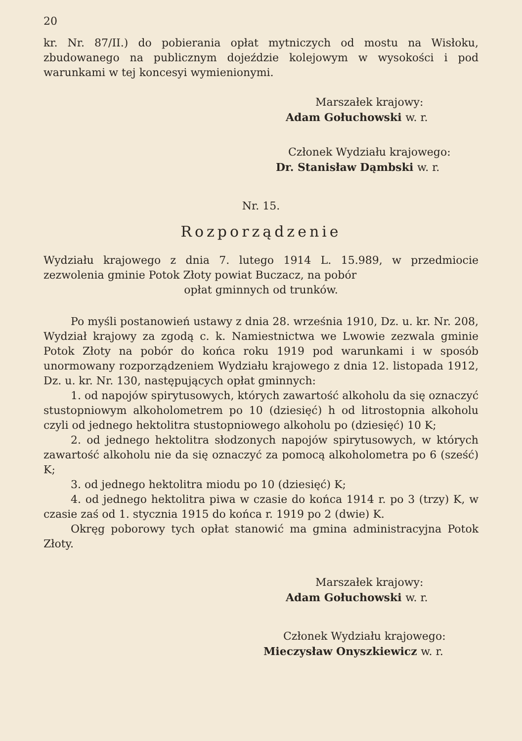20
kr. Nr. 87/II.) do pobierania opłat mytniczych od mostu na Wisłoku, zbudowanego na publicznym dojeździe kolejowym w wysokości i pod warunkami w tej koncesyi wymienionymi.
Marszałek krajowy:
Adam Gołuchowski w. r.
Członek Wydziału krajowego:
Dr. Stanisław Dąmbski w. r.
Nr. 15.
Rozporządzenie
Wydziału krajowego z dnia 7. lutego 1914 L. 15.989, w przedmiocie zezwolenia gminie Potok Złoty powiat Buczacz, na pobór
opłat gminnych od trunków.
Po myśli postanowień ustawy z dnia 28. września 1910, Dz. u. kr. Nr. 208, Wydział krajowy za zgodą c. k. Namiestnictwa we Lwowie zezwala gminie Potok Złoty na pobór do końca roku 1919 pod warunkami i w sposób unormowany rozporządzeniem Wydziału krajowego z dnia 12. listopada 1912, Dz. u. kr. Nr. 130, następujących opłat gminnych:
1. od napojów spirytusowych, których zawartość alkoholu da się oznaczyć stustopniowym alkoholometrem po 10 (dziesięć) h od litrostopnia alkoholu czyli od jednego hektolitra stustopniowego alkoholu po (dziesięć) 10 K;
2. od jednego hektolitra słodzonych napojów spirytusowych, w których zawartość alkoholu nie da się oznaczyć za pomocą alkoholometra po 6 (sześć) K;
3. od jednego hektolitra miodu po 10 (dziesięć) K;
4. od jednego hektolitra piwa w czasie do końca 1914 r. po 3 (trzy) K, w czasie zaś od 1. stycznia 1915 do końca r. 1919 po 2 (dwie) K.
Okręg poborowy tych opłat stanowić ma gmina administracyjna Potok Złoty.
Marszałek krajowy:
Adam Gołuchowski w. r.
Członek Wydziału krajowego:
Mieczysław Onyszkiewicz w. r.